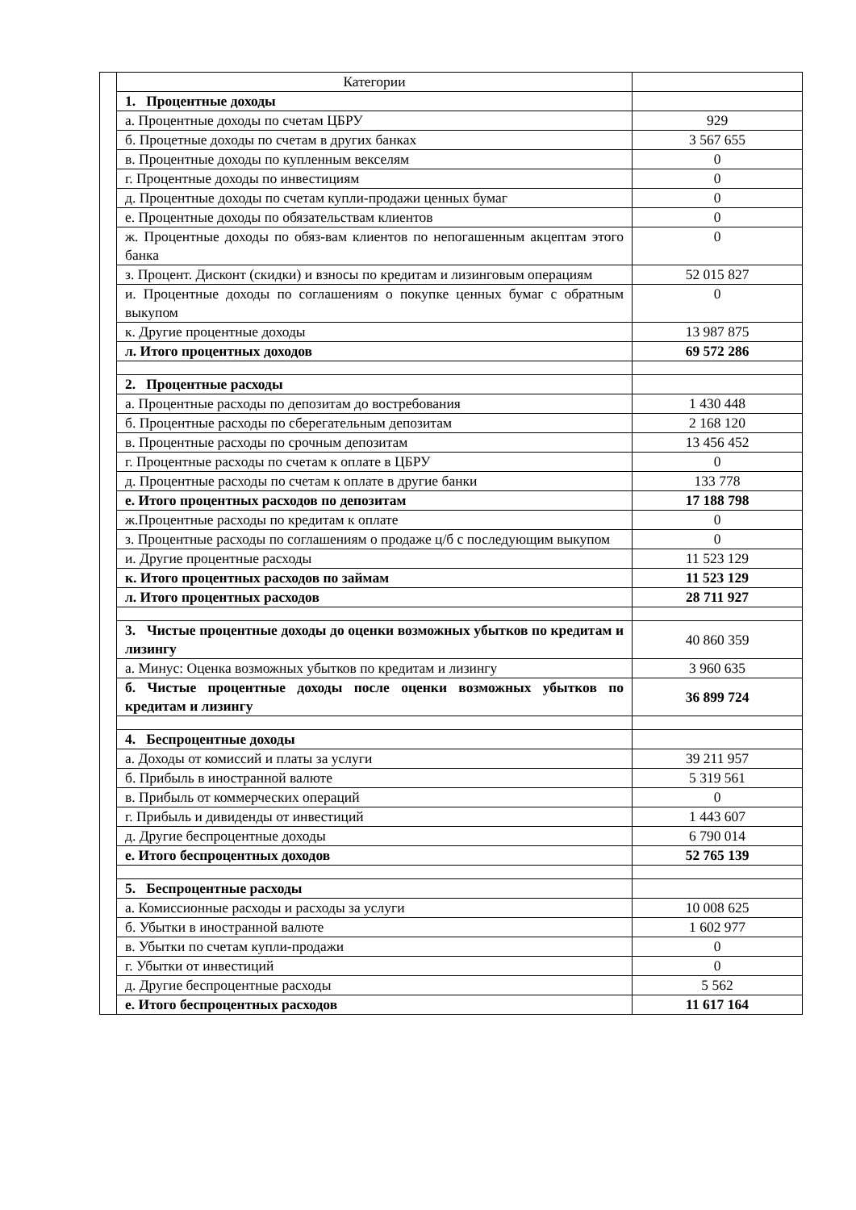| | Категории | |
| | 1. Процентные доходы | |
| | а. Процентные доходы по счетам ЦБРУ | 929 |
| | б. Процетные доходы по счетам в других банках | 3 567 655 |
| | в. Процентные доходы по купленным векселям | 0 |
| | г. Процентные доходы по инвестициям | 0 |
| | д. Процентные доходы по счетам купли-продажи ценных бумаг | 0 |
| | е. Процентные доходы по обязательствам клиентов | 0 |
| | ж. Процентные доходы по обяз-вам клиентов по непогашенным акцептам этого банка | 0 |
| | з. Процент. Дисконт (скидки) и взносы по кредитам и лизинговым операциям | 52 015 827 |
| | и. Процентные доходы по соглашениям о покупке ценных бумаг с обратным выкупом | 0 |
| | к. Другие процентные доходы | 13 987 875 |
| | л. Итого процентных доходов | 69 572 286 |
| | 2. Процентные расходы | |
| | а. Процентные расходы по депозитам до востребования | 1 430 448 |
| | б. Процентные расходы по сберегательным депозитам | 2 168 120 |
| | в. Процентные расходы по срочным депозитам | 13 456 452 |
| | г. Процентные расходы по счетам к оплате в ЦБРУ | 0 |
| | д. Процентные расходы по счетам к оплате в другие банки | 133 778 |
| | е. Итого процентных расходов по депозитам | 17 188 798 |
| | ж.Процентные расходы по кредитам к оплате | 0 |
| | з. Процентные расходы по соглашениям о продаже ц/б с последующим выкупом | 0 |
| | и. Другие процентные расходы | 11 523 129 |
| | к. Итого процентных расходов по займам | 11 523 129 |
| | л. Итого процентных расходов | 28 711 927 |
| | 3. Чистые процентные доходы до оценки возможных убытков по кредитам и лизингу | 40 860 359 |
| | а. Минус: Оценка возможных убытков по кредитам и лизингу | 3 960 635 |
| | б. Чистые процентные доходы после оценки возможных убытков по кредитам и лизингу | 36 899 724 |
| | 4. Беспроцентные доходы | |
| | а. Доходы от комиссий и платы за услуги | 39 211 957 |
| | б. Прибыль в иностранной валюте | 5 319 561 |
| | в. Прибыль от коммерческих операций | 0 |
| | г. Прибыль и дивиденды от инвестиций | 1 443 607 |
| | д. Другие беспроцентные доходы | 6 790 014 |
| | е. Итого беспроцентных доходов | 52 765 139 |
| | 5. Беспроцентные расходы | |
| | а. Комиссионные расходы и расходы за услуги | 10 008 625 |
| | б. Убытки в иностранной валюте | 1 602 977 |
| | в. Убытки по счетам купли-продажи | 0 |
| | г. Убытки от инвестиций | 0 |
| | д. Другие беспроцентные расходы | 5 562 |
| | е. Итого беспроцентных расходов | 11 617 164 |